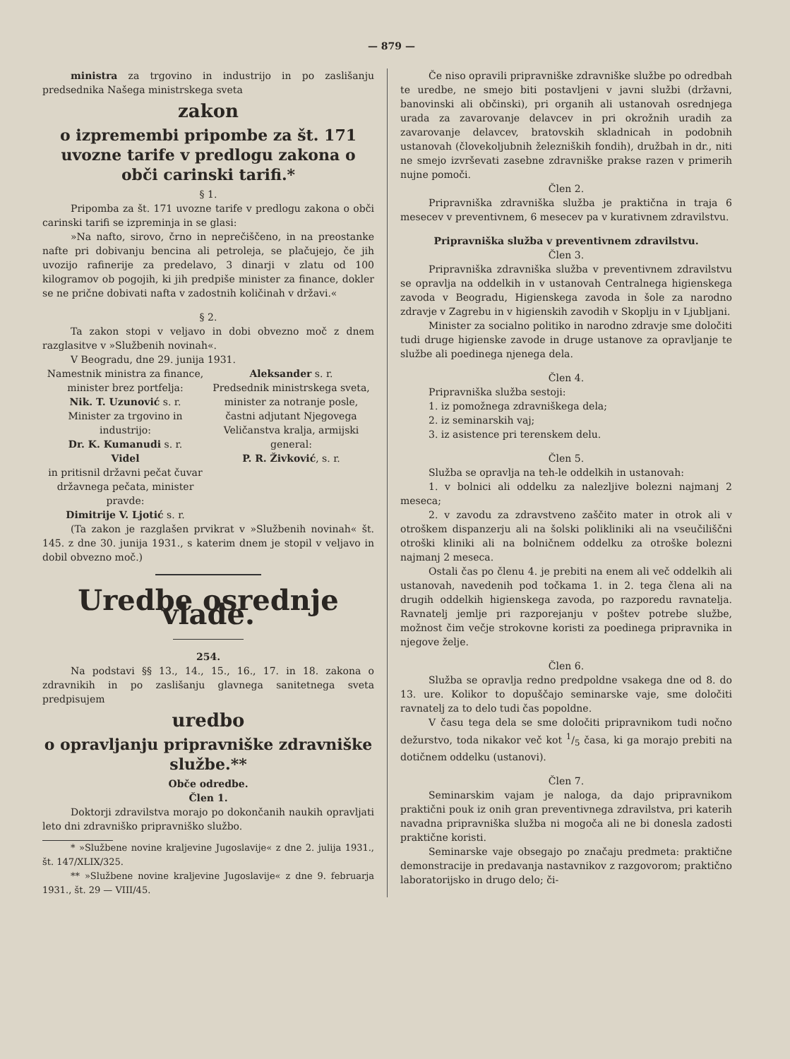— 879 —
ministra za trgovino in industrijo in po zaslišanju predsednika Našega ministrskega sveta
zakon
o izpremembi pripombe za št. 171 uvozne tarife v predlogu zakona o obči carinski tarifi.*
§ 1.
Pripomba za št. 171 uvozne tarife v predlogu zakona o obči carinski tarifi se izpreminja in se glasi:
»Na nafto, sirovo, črno in neprečiščeno, in na preostanke nafte pri dobivanju bencina ali petroleja, se plačujejo, če jih uvozijo rafinerije za predelavo, 3 dinarji v zlatu od 100 kilogramov ob pogojih, ki jih predpiše minister za finance, dokler se ne prične dobivati nafta v zadostnih količinah v državi.«
§ 2.
Ta zakon stopi v veljavo in dobi obvezno moč z dnem razglasitve v »Službenih novinah«.
V Beogradu, dne 29. junija 1931.
Namestnik ministra za finance,
minister brez portfelja:
Nik. T. Uzunović s. r.
Minister za trgovino in industrijo:
Dr. K. Kumanudi s. r.
Videl
in pritisnil državni pečat čuvar državnega pečata, minister pravde:
Dimitrije V. Ljotić s. r.
Aleksander s. r.
Predsednik ministrskega sveta,
minister za notranje posle, častni adjutant Njegovega Veličanstva kralja, armijski general:
P. R. Živković, s. r.
(Ta zakon je razglašen prvikrat v »Službenih novinah« št. 145. z dne 30. junija 1931., s katerim dnem je stopil v veljavo in dobil obvezno moč.)
Uredbe osrednje vlade.
254.
Na podstavi §§ 13., 14., 15., 16., 17. in 18. zakona o zdravnikih in po zaslišanju glavnega sanitetnega sveta predpisujem
uredbo
o opravljanju pripravniške zdravniške službe.**
Obče odredbe.
Člen 1.
Doktorji zdravilstva morajo po dokončanih naukih opravljati leto dni zdravniško pripravniško službo.
* »Službene novine kraljevine Jugoslavije« z dne 2. julija 1931., št. 147/XLIX/325.
** »Službene novine kraljevine Jugoslavije« z dne 9. februarja 1931., št. 29 — VIII/45.
Če niso opravili pripravniške zdravniške službe po odredbah te uredbe, ne smejo biti postavljeni v javni službi (državni, banovinski ali občinski), pri organih ali ustanovah osrednjega urada za zavarovanje delavcev in pri okrožnih uradih za zavarovanje delavcev, bratovskih skladnicah in podobnih ustanovah (človekoljubnih železniških fondih), družbah in dr., niti ne smejo izvrševati zasebne zdravniške prakse razen v primerih nujne pomoči.
Člen 2.
Pripravniška zdravniška služba je praktična in traja 6 mesecev v preventivnem, 6 mesecev pa v kurativnem zdravilstvu.
Pripravniška služba v preventivnem zdravilstvu.
Člen 3.
Pripravniška zdravniška služba v preventivnem zdravilstvu se opravlja na oddelkih in v ustanovah Centralnega higienskega zavoda v Beogradu, Higienskega zavoda in šole za narodno zdravje v Zagrebu in v higienskih zavodih v Skoplju in v Ljubljani.
Minister za socialno politiko in narodno zdravje sme določiti tudi druge higienske zavode in druge ustanove za opravljanje te službe ali poedinega njenega dela.
Člen 4.
Pripravniška služba sestoji:
1. iz pomožnega zdravniškega dela;
2. iz seminarskih vaj;
3. iz asistence pri terenskem delu.
Člen 5.
Služba se opravlja na teh-le oddelkih in ustanovah:
1. v bolnici ali oddelku za nalezljive bolezni najmanj 2 meseca;
2. v zavodu za zdravstveno zaščito mater in otrok ali v otroškem dispanzerju ali na šolski polikliniki ali na vseučiliščni otroški kliniki ali na bolničnem oddelku za otroške bolezni najmanj 2 meseca.
Ostali čas po členu 4. je prebiti na enem ali več oddelkih ali ustanovah, navedenih pod točkama 1. in 2. tega člena ali na drugih oddelkih higienskega zavoda, po razporedu ravnatelja. Ravnatelj jemlje pri razporejanju v poštev potrebe službe, možnost čim večje strokovne koristi za poedinega pripravnika in njegove želje.
Člen 6.
Služba se opravlja redno predpoldne vsakega dne od 8. do 13. ure. Kolikor to dopuščajo seminarske vaje, sme določiti ravnatelj za to delo tudi čas popoldne.
V času tega dela se sme določiti pripravnikom tudi nočno dežurstvo, toda nikakor več kot 1/5 časa, ki ga morajo prebiti na dotičnem oddelku (ustanovi).
Člen 7.
Seminarskim vajam je naloga, da dajo pripravnikom praktični pouk iz onih gran preventivnega zdravilstva, pri katerih navadna pripravniška služba ni mogoča ali ne bi donesla zadosti praktične koristi.
Seminarske vaje obsegajo po značaju predmeta: praktične demonstracije in predavanja nastavnikov z razgovorom; praktično laboratorijsko in drugo delo; či-